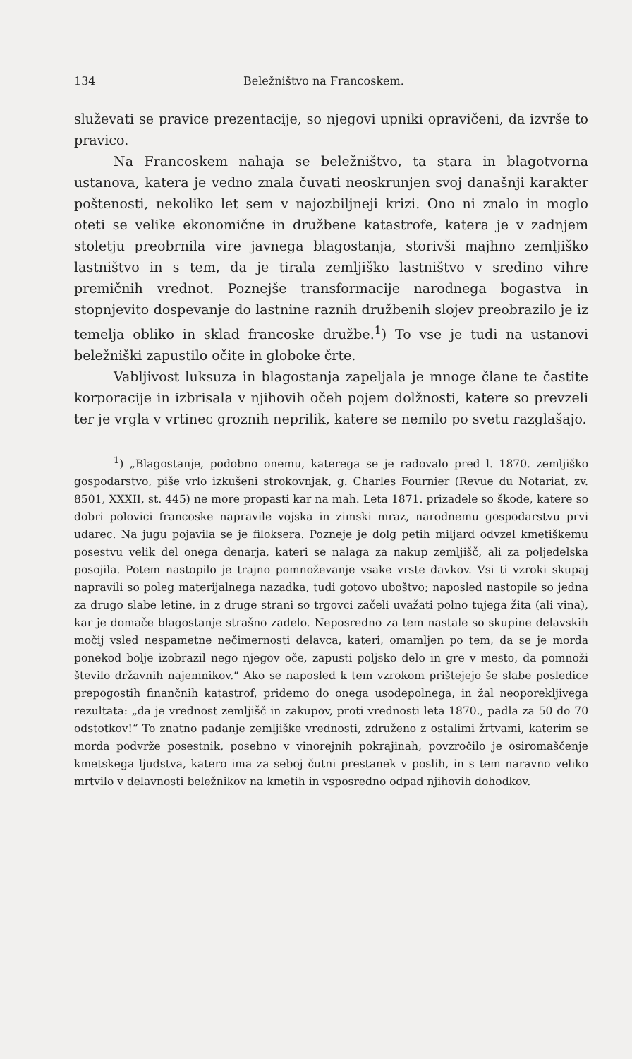134 Beležništvo na Francoskem.
služevati se pravice prezentacije, so njegovi upniki opravičeni, da izvrše to pravico.
Na Francoskem nahaja se beležništvo, ta stara in blagotvorna ustanova, katera je vedno znala čuvati neoskrunjen svoj današnji karakter poštenosti, nekoliko let sem v najozbiljneji krizi. Ono ni znalo in moglo oteti se velike ekonomične in družbene katastrofe, katera je v zadnjem stoletju preobrnila vire javnega blagostanja, storivši majhno zemljiško lastništvo in s tem, da je tirala zemljiško lastništvo v sredino vihre premičnih vrednot. Poznejše transformacije narodnega bogastva in stopnjevito dospevanje do lastnine raznih družbenih slojev preobrazilo je iz temelja obliko in sklad francoske družbe.<sup>1</sup>) To vse je tudi na ustanovi beležniški zapustilo očite in globoke črte.
Vabljivost luksuza in blagostanja zapeljala je mnoge člane te častite korporacije in izbrisala v njihovih očeh pojem dolžnosti, katere so prevzeli ter je vrgla v vrtinec groznih neprilik, katere se nemilo po svetu razglašajo.
<sup>1</sup>) „Blagostanje, podobno onemu, katerega se je radovalo pred l. 1870. zemljiško gospodarstvo, piše vrlo izkušeni strokovnjak, g. Charles Fournier (Revue du Notariat, zv. 8501, XXXII, st. 445) ne more propasti kar na mah. Leta 1871. prizadele so škode, katere so dobri polovici francoske napravile vojska in zimski mraz, narodnemu gospodarstvu prvi udarec. Na jugu pojavila se je filoksera. Pozneje je dolg petih miljard odvzel kmetiškemu posestvu velik del onega denarja, kateri se nalaga za nakup zemljišč, ali za poljedelska posojila. Potem nastopilo je trajno pomnoževanje vsake vrste davkov. Vsi ti vzroki skupaj napravili so poleg materijalnega nazadka, tudi gotovo uboštvo; naposled nastopile so jedna za drugo slabe letine, in z druge strani so trgovci začeli uvažati polno tujega žita (ali vina), kar je domače blagostanje strašno zadelo. Neposredno za tem nastale so skupine delavskih močij vsled nespametne nečimernosti delavca, kateri, omamljen po tem, da se je morda ponekod bolje izobrazil nego njegov oče, zapusti poljsko delo in gre v mesto, da pomnoži število državnih najemnikov.“ Ako se naposled k tem vzrokom prištejejo še slabe posledice prepogostih finančnih katastrof, pridemo do onega usodepolnega, in žal neoporekljivega rezultata: „da je vrednost zemljišč in zakupov, proti vrednosti leta 1870., padla za 50 do 70 odstotkov!“ To znatno padanje zemljiške vrednosti, združeno z ostalimi žrtvami, katerim se morda podvrže posestnik, posebno v vinorejnih pokrajinah, povzročilo je osiromaščenje kmetskega ljudstva, katero ima za seboj čutni prestanek v poslih, in s tem naravno veliko mrtvilo v delavnosti beležnikov na kmetih in vsposredno odpad njihovih dohodkov.